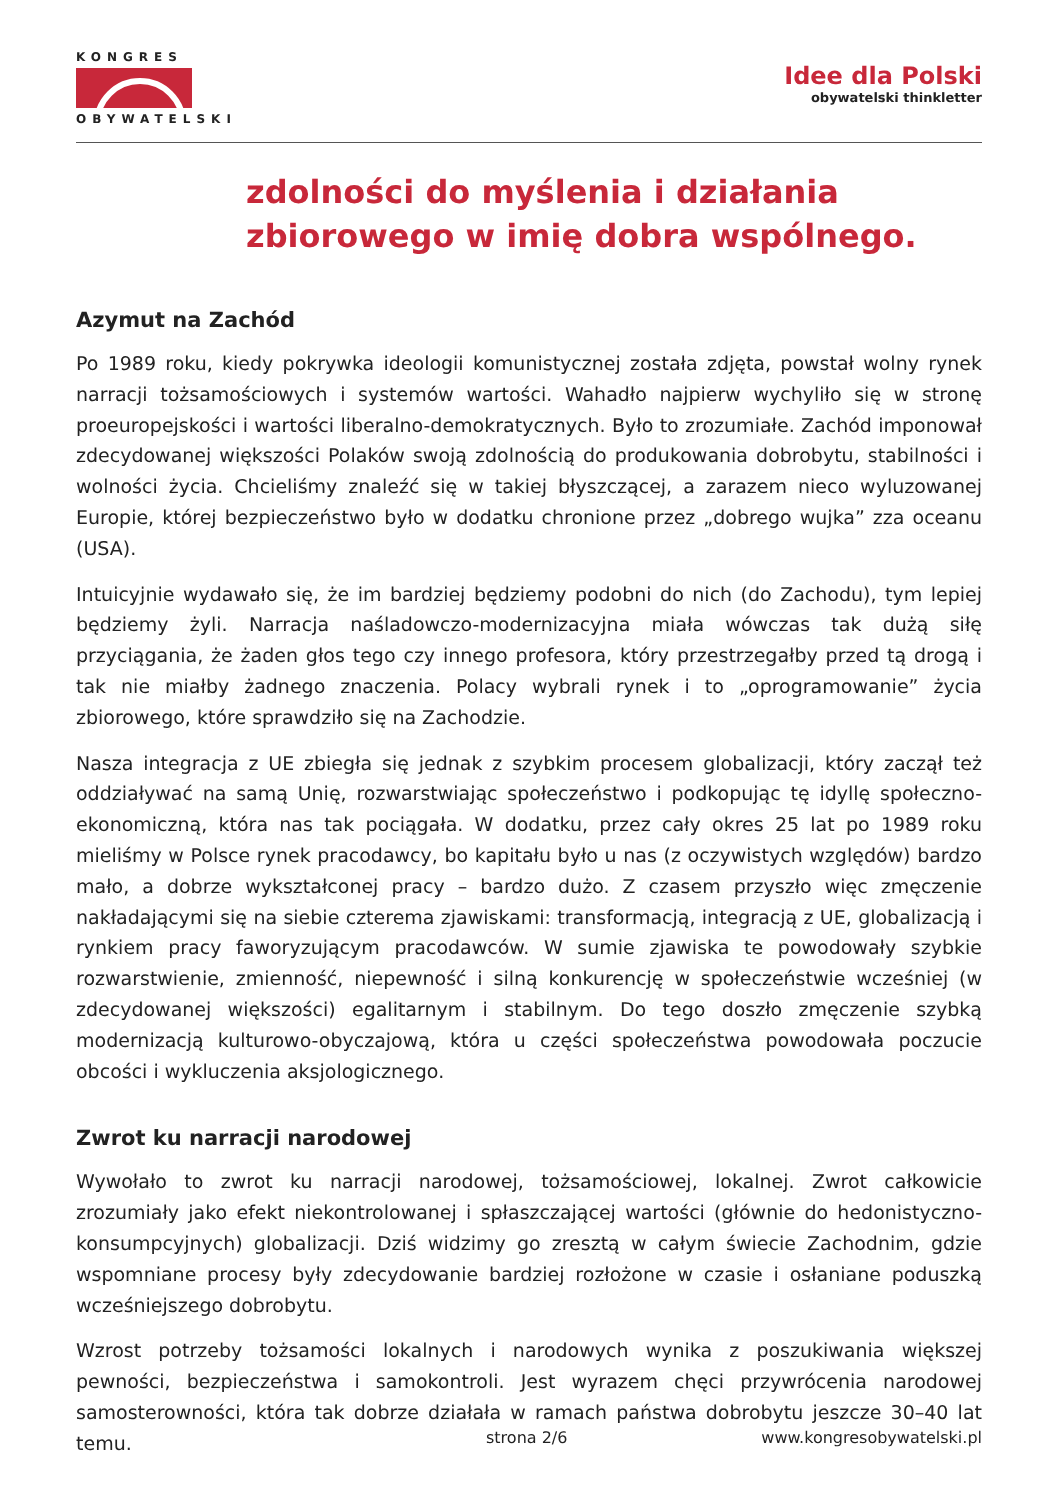KONGRES
OBYWATELSKI
Idee dla Polski
obywatelski thinkletter
zdolności do myślenia i działania
zbiorowego w imię dobra wspólnego.
Azymut na Zachód
Po 1989 roku, kiedy pokrywka ideologii komunistycznej została zdjęta, powstał wolny rynek narracji tożsamościowych i systemów wartości. Wahadło najpierw wychyliło się w stronę proeuropejskości i wartości liberalno-demokratycznych. Było to zrozumiałe. Zachód imponował zdecydowanej większości Polaków swoją zdolnością do produkowania dobrobytu, stabilności i wolności życia. Chcieliśmy znaleźć się w takiej błyszczącej, a zarazem nieco wyluzowanej Europie, której bezpieczeństwo było w dodatku chronione przez „dobrego wujka” zza oceanu (USA).
Intuicyjnie wydawało się, że im bardziej będziemy podobni do nich (do Zachodu), tym lepiej będziemy żyli. Narracja naśladowczo-modernizacyjna miała wówczas tak dużą siłę przyciągania, że żaden głos tego czy innego profesora, który przestrzegałby przed tą drogą i tak nie miałby żadnego znaczenia. Polacy wybrali rynek i to „oprogramowanie” życia zbiorowego, które sprawdziło się na Zachodzie.
Nasza integracja z UE zbiegła się jednak z szybkim procesem globalizacji, który zaczął też oddziaływać na samą Unię, rozwarstwiając społeczeństwo i podkopując tę idyllę społeczno-ekonomiczną, która nas tak pociągała. W dodatku, przez cały okres 25 lat po 1989 roku mieliśmy w Polsce rynek pracodawcy, bo kapitału było u nas (z oczywistych względów) bardzo mało, a dobrze wykształconej pracy – bardzo dużo. Z czasem przyszło więc zmęczenie nakładającymi się na siebie czterema zjawiskami: transformacją, integracją z UE, globalizacją i rynkiem pracy faworyzującym pracodawców. W sumie zjawiska te powodowały szybkie rozwarstwienie, zmienność, niepewność i silną konkurencję w społeczeństwie wcześniej (w zdecydowanej większości) egalitarnym i stabilnym. Do tego doszło zmęczenie szybką modernizacją kulturowo-obyczajową, która u części społeczeństwa powodowała poczucie obcości i wykluczenia aksjologicznego.
Zwrot ku narracji narodowej
Wywołało to zwrot ku narracji narodowej, tożsamościowej, lokalnej. Zwrot całkowicie zrozumiały jako efekt niekontrolowanej i spłaszczającej wartości (głównie do hedonistyczno-konsumpcyjnych) globalizacji. Dziś widzimy go zresztą w całym świecie Zachodnim, gdzie wspomniane procesy były zdecydowanie bardziej rozłożone w czasie i osłaniane poduszką wcześniejszego dobrobytu.
Wzrost potrzeby tożsamości lokalnych i narodowych wynika z poszukiwania większej pewności, bezpieczeństwa i samokontroli. Jest wyrazem chęci przywrócenia narodowej samosterowności, która tak dobrze działała w ramach państwa dobrobytu jeszcze 30–40 lat temu.
strona 2/6 www.kongresobywatelski.pl